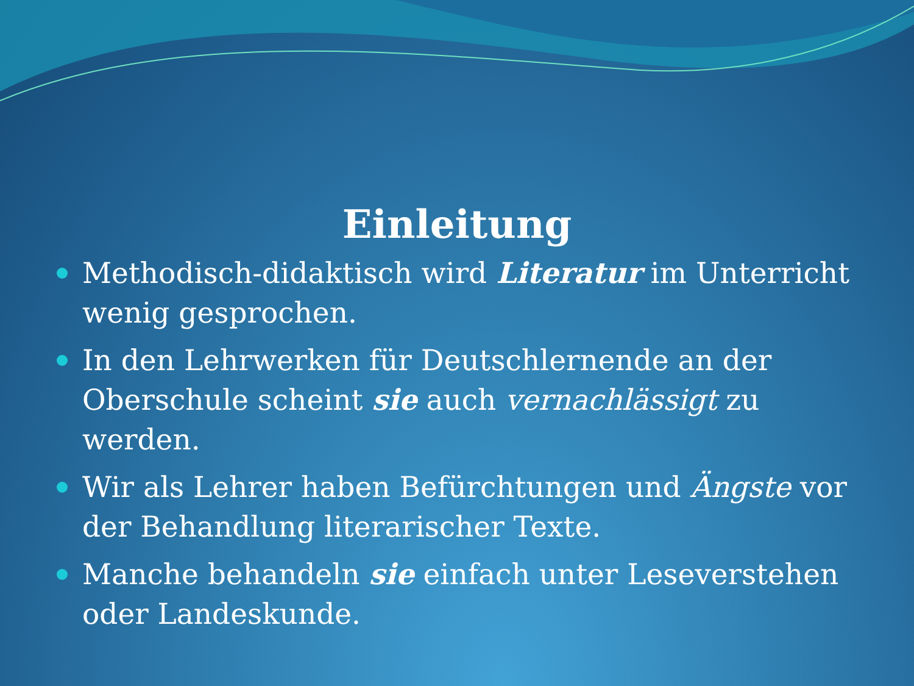Einleitung
Methodisch-didaktisch wird Literatur im Unterricht wenig gesprochen.
In den Lehrwerken für Deutschlernende an der Oberschule scheint sie auch vernachlässigt zu werden.
Wir als Lehrer haben Befürchtungen und Ängste vor der Behandlung literarischer Texte.
Manche behandeln sie einfach unter Leseverstehen oder Landeskunde.